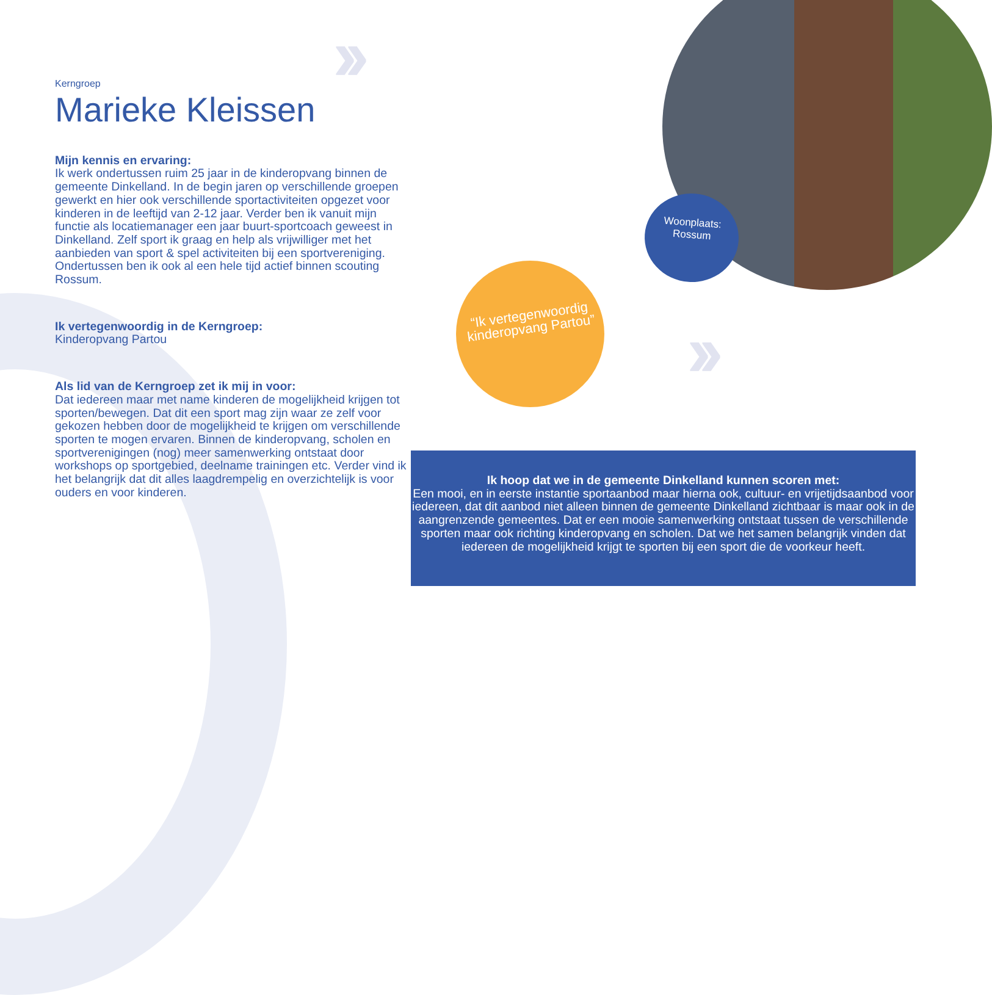››
››
Kerngroep
Marieke Kleissen
Mijn kennis en ervaring:
Ik werk ondertussen ruim 25 jaar in de kinderopvang binnen de gemeente Dinkelland. In de begin jaren op verschillende groepen gewerkt en hier ook verschillende sportactiviteiten opgezet voor kinderen in de leeftijd van 2-12 jaar. Verder ben ik vanuit mijn functie als locatiemanager een jaar buurt-sportcoach geweest in Dinkelland. Zelf sport ik graag en help als vrijwilliger met het aanbieden van sport & spel activiteiten bij een sportvereniging. Ondertussen ben ik ook al een hele tijd actief binnen scouting Rossum.
Ik vertegenwoordig in de Kerngroep:
Kinderopvang Partou
Als lid van de Kerngroep zet ik mij in voor:
Dat iedereen maar met name kinderen de mogelijkheid krijgen tot sporten/bewegen. Dat dit een sport mag zijn waar ze zelf voor gekozen hebben door de mogelijkheid te krijgen om verschillende sporten te mogen ervaren. Binnen de kinderopvang, scholen en sportverenigingen (nog) meer samenwerking ontstaat door workshops op sportgebied, deelname trainingen etc. Verder vind ik het belangrijk dat dit alles laagdrempelig en overzichtelijk is voor ouders en voor kinderen.
Woonplaats:
Rossum
“Ik vertegenwoordig kinderopvang Partou”
Ik hoop dat we in de gemeente Dinkelland kunnen scoren met:
Een mooi, en in eerste instantie sportaanbod maar hierna ook, cultuur- en vrijetijdsaanbod voor iedereen, dat dit aanbod niet alleen binnen de gemeente Dinkelland zichtbaar is maar ook in de aangrenzende gemeentes. Dat er een mooie samenwerking ontstaat tussen de verschillende sporten maar ook richting kinderopvang en scholen. Dat we het samen belangrijk vinden dat iedereen de mogelijkheid krijgt te sporten bij een sport die de voorkeur heeft.